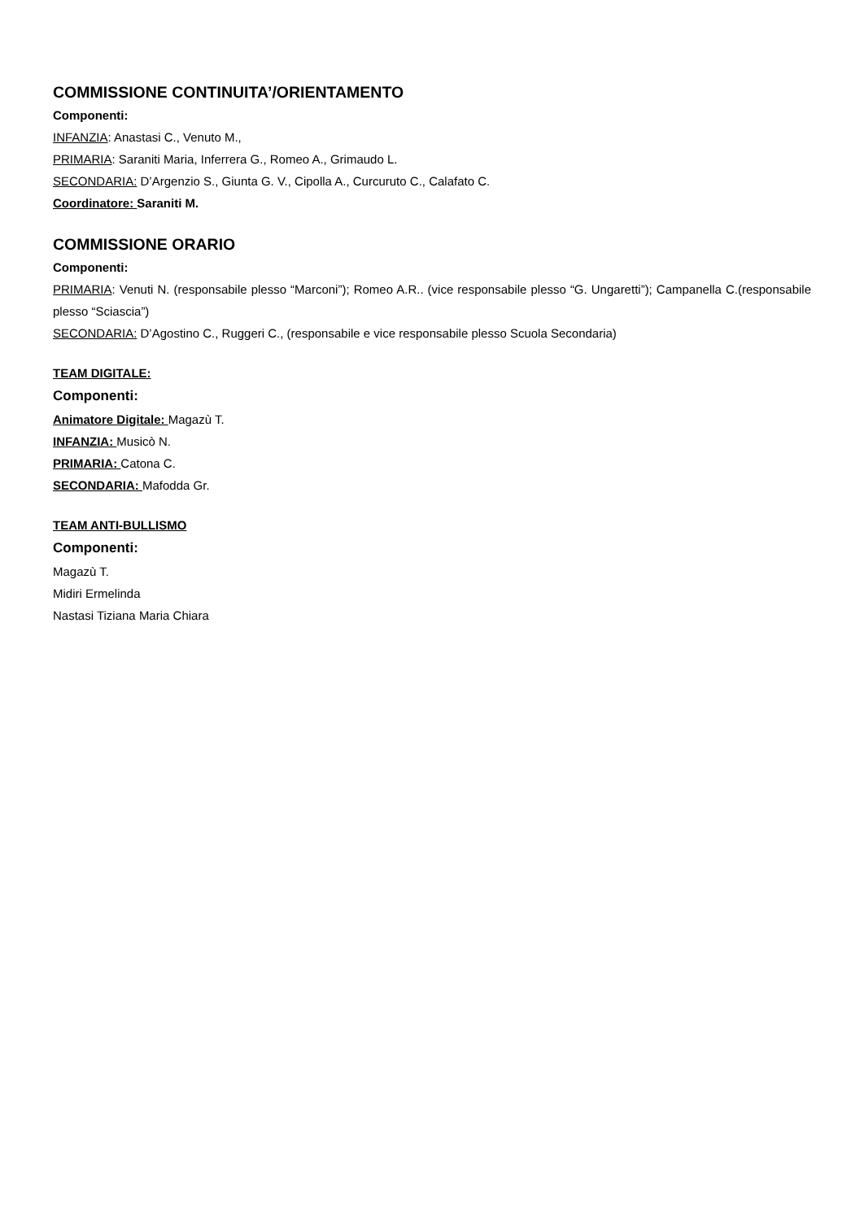COMMISSIONE CONTINUITA’/ORIENTAMENTO
Componenti:
INFANZIA: Anastasi C., Venuto M.,
PRIMARIA: Saraniti Maria, Inferrera G., Romeo A., Grimaudo L.
SECONDARIA: D’Argenzio S., Giunta G. V., Cipolla A., Curcuruto C., Calafato C.
Coordinatore: Saraniti M.
COMMISSIONE ORARIO
Componenti:
PRIMARIA: Venuti N. (responsabile plesso “Marconi”); Romeo A.R.. (vice responsabile plesso “G. Ungaretti”); Campanella C.(responsabile plesso “Sciascia”)
SECONDARIA: D’Agostino C., Ruggeri C., (responsabile e vice responsabile plesso Scuola Secondaria)
TEAM DIGITALE:
Componenti:
Animatore Digitale: Magazù T.
INFANZIA: Musicò N.
PRIMARIA: Catona C.
SECONDARIA: Mafodda Gr.
TEAM ANTI-BULLISMO
Componenti:
Magazù T.
Midiri Ermelinda
Nastasi Tiziana Maria Chiara